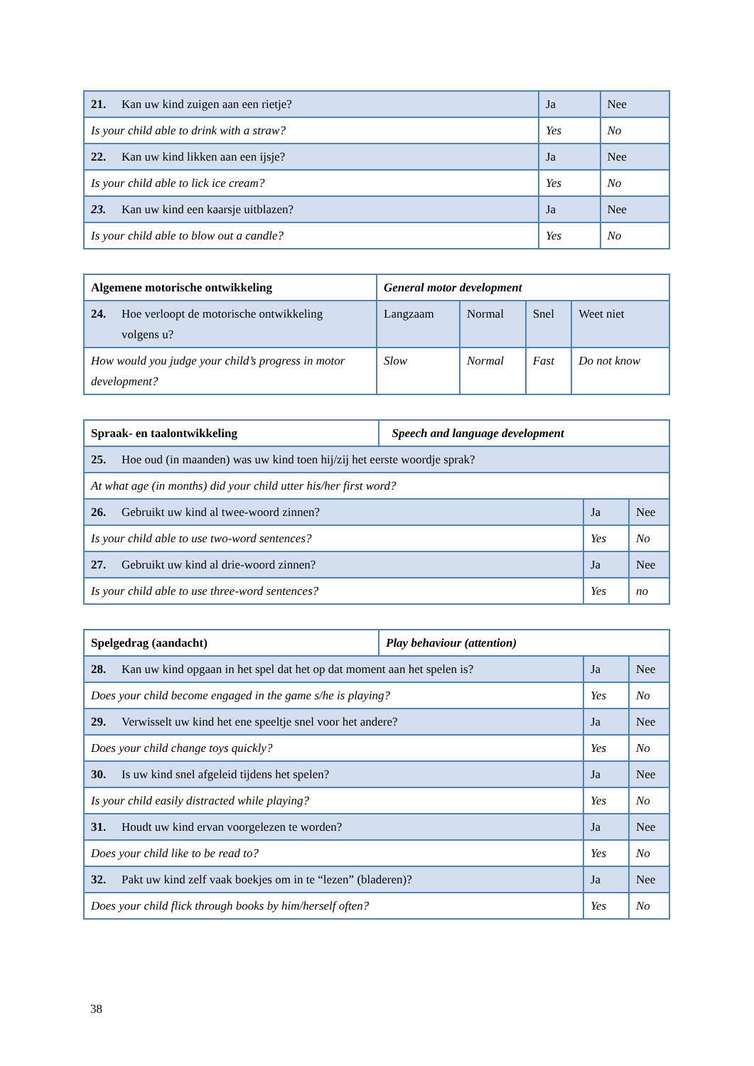| 21. Kan uw kind zuigen aan een rietje? | Ja | Nee |
| Is your child able to drink with a straw? | Yes | No |
| 22. Kan uw kind likken aan een ijsje? | Ja | Nee |
| Is your child able to lick ice cream? | Yes | No |
| 23. Kan uw kind een kaarsje uitblazen? | Ja | Nee |
| Is your child able to blow out a candle? | Yes | No |
| Algemene motorische ontwikkeling | General motor development | | | |
| 24. Hoe verloopt de motorische ontwikkeling volgens u? | Langzaam | Normal | Snel | Weet niet |
| How would you judge your child’s progress in motor development? | Slow | Normal | Fast | Do not know |
| Spraak- en taalontwikkeling | Speech and language development | | |
| 25. Hoe oud (in maanden) was uw kind toen hij/zij het eerste woordje sprak? | | | |
| At what age (in months) did your child utter his/her first word? | | | |
| 26. Gebruikt uw kind al twee-woord zinnen? | | Ja | Nee |
| Is your child able to use two-word sentences? | | Yes | No |
| 27. Gebruikt uw kind al drie-woord zinnen? | | Ja | Nee |
| Is your child able to use three-word sentences? | | Yes | no |
| Spelgedrag (aandacht) | Play behaviour (attention) | | |
| 28. Kan uw kind opgaan in het spel dat het op dat moment aan het spelen is? | | Ja | Nee |
| Does your child become engaged in the game s/he is playing? | | Yes | No |
| 29. Verwisselt uw kind het ene speeltje snel voor het andere? | | Ja | Nee |
| Does your child change toys quickly? | | Yes | No |
| 30. Is uw kind snel afgeleid tijdens het spelen? | | Ja | Nee |
| Is your child easily distracted while playing? | | Yes | No |
| 31. Houdt uw kind ervan voorgelezen te worden? | | Ja | Nee |
| Does your child like to be read to? | | Yes | No |
| 32. Pakt uw kind zelf vaak boekjes om in te “lezen” (bladeren)? | | Ja | Nee |
| Does your child flick through books by him/herself often? | | Yes | No |
38